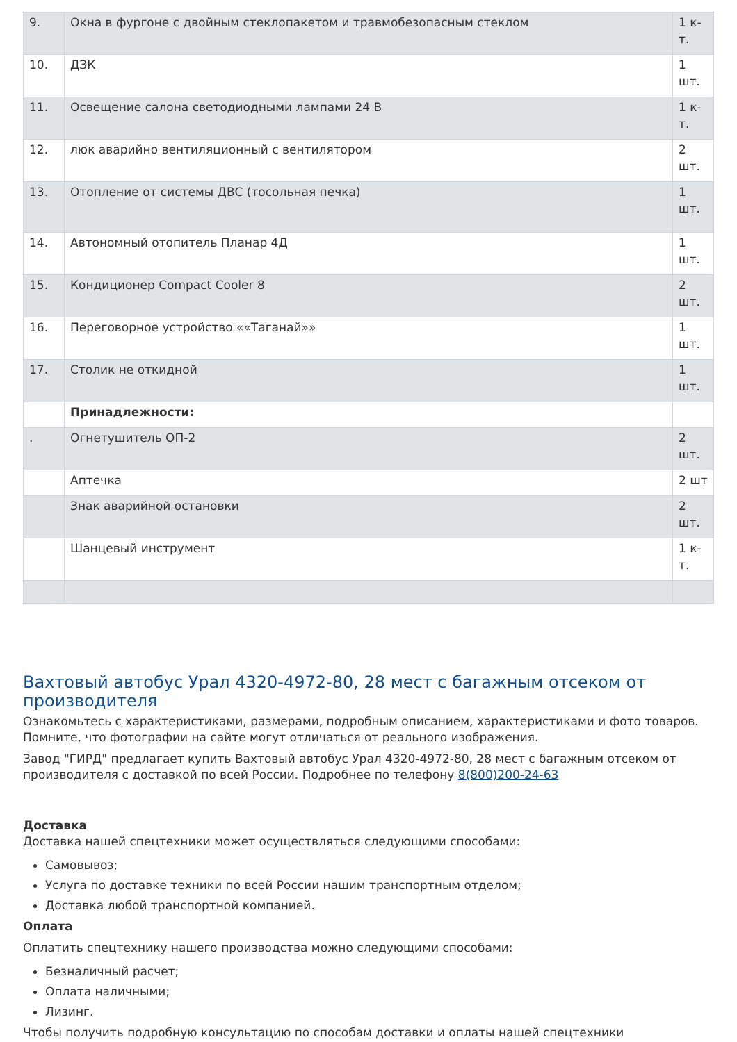| 9. | Окна в фургоне с двойным стеклопакетом и травмобезопасным стеклом | 1 к-т. |
| 10. | ДЗК | 1 шт. |
| 11. | Освещение салона светодиодными лампами 24 В | 1 к-т. |
| 12. | люк аварийно вентиляционный с вентилятором | 2 шт. |
| 13. | Отопление от системы ДВС (тосольная печка) | 1 шт. |
| 14. | Автономный отопитель Планар 4Д | 1 шт. |
| 15. | Кондиционер Compact Cooler 8 | 2 шт. |
| 16. | Переговорное устройство ««Таганай»» | 1 шт. |
| 17. | Столик не откидной | 1 шт. |
| | Принадлежности: | |
| . | Огнетушитель ОП-2 | 2 шт. |
| | Аптечка | 2 шт |
| | Знак аварийной остановки | 2 шт. |
| | Шанцевый инструмент | 1 к-т. |
Вахтовый автобус Урал 4320-4972-80, 28 мест с багажным отсеком от производителя
Ознакомьтесь с характеристиками, размерами, подробным описанием, характеристиками и фото товаров. Помните, что фотографии на сайте могут отличаться от реального изображения.
Завод "ГИРД" предлагает купить Вахтовый автобус Урал 4320-4972-80, 28 мест с багажным отсеком от производителя с доставкой по всей России. Подробнее по телефону 8(800)200-24-63
Доставка
Доставка нашей спецтехники может осуществляться следующими способами:
Самовывоз;
Услуга по доставке техники по всей России нашим транспортным отделом;
Доставка любой транспортной компанией.
Оплата
Оплатить спецтехнику нашего производства можно следующими способами:
Безналичный расчет;
Оплата наличными;
Лизинг.
Чтобы получить подробную консультацию по способам доставки и оплаты нашей спецтехники